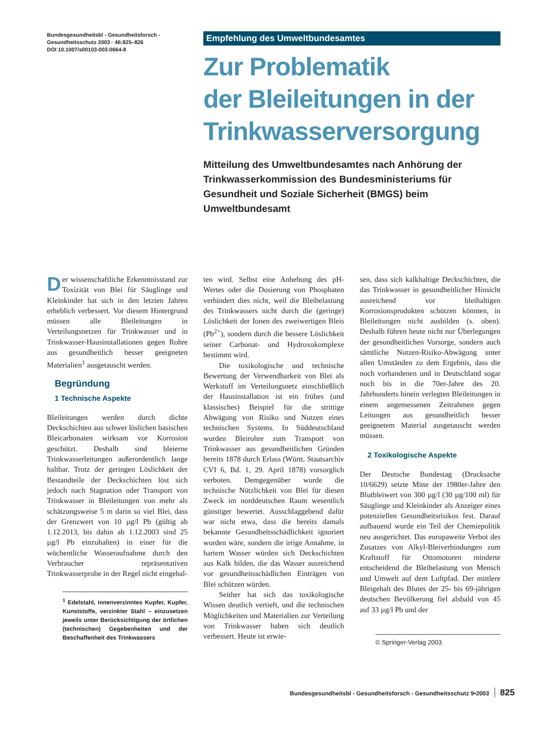Bundesgesundheitsbl - Gesundheitsforsch -
Gesundheitsschutz 2003 · 46:825–826
DOI 10.1007/s00103-003-0664-8
Empfehlung des Umweltbundesamtes
Zur Problematik
der Bleileitungen in der
Trinkwasserversorgung
Mitteilung des Umweltbundesamtes nach Anhörung der Trinkwasserkommission des Bundesministeriums für Gesundheit und Soziale Sicherheit (BMGS) beim Umweltbundesamt
Der wissenschaftliche Erkenntnisstand zur Toxizität von Blei für Säuglinge und Kleinkinder hat sich in den letzten Jahren erheblich verbessert. Vor diesem Hintergrund müssen alle Bleileitungen in Verteilungsnetzen für Trinkwasser und in Trinkwasser-Hausinstallationen gegen Rohre aus gesundheitlich besser geeigneten Materialien<sup>1</sup> ausgetauscht werden.
Begründung
1 Technische Aspekte
Bleileitungen werden durch dichte Deckschichten aus schwer löslichen basischen Bleicarbonaten wirksam vor Korrosion geschützt. Deshalb sind bleierne Trinkwasserleitungen außerordentlich lange haltbar. Trotz der geringen Löslichkeit der Bestandteile der Deckschichten löst sich jedoch nach Stagnation oder Transport von Trinkwasser in Bleileitungen von mehr als schätzungsweise 5 m darin so viel Blei, dass der Grenzwert von 10 µg/l Pb (gültig ab 1.12.2013, bis dahin ab 1.12.2003 sind 25 µg/l Pb einzuhalten) in einer für die wöchentliche Wasseraufnahme durch den Verbraucher repräsentativen Trinkwasserprobe in der Regel nicht eingehal-
<sup>1</sup> Edelstahl, innenverzinntes Kupfer, Kupfer, Kunststoffe, verzinkter Stahl – einzusetzen jeweils unter Berücksichtigung der örtlichen (technischen) Gegebenheiten und der Beschaffenheit des Trinkwassers
ten wird. Selbst eine Anhebung des pH-Wertes oder die Dosierung von Phosphaten verhindert dies nicht, weil die Bleibelastung des Trinkwassers nicht durch die (geringe) Löslichkeit der Ionen des zweiwertigen Bleis (Pb<sup>2+</sup>), sondern durch die bessere Löslichkeit seiner Carbonat- und Hydroxokomplexe bestimmt wird.
Die toxikologische und technische Bewertung der Verwendbarkeit von Blei als Werkstoff im Verteilungsnetz einschließlich der Hausinstallation ist ein frühes (und klassisches) Beispiel für die strittige Abwägung von Risiko und Nutzen eines technischen Systems. In Süddeutschland wurden Bleirohre zum Transport von Trinkwasser aus gesundheitlichen Gründen bereits 1878 durch Erlass (Württ. Staatsarchiv CVI 6, Bd. 1, 29. April 1878) vorsorglich verboten. Demgegenüber wurde die technische Nützlichkeit von Blei für diesen Zweck im norddeutschen Raum wesentlich günstiger bewertet. Ausschlaggebend dafür war nicht etwa, dass die bereits damals bekannte Gesundheitsschädlichkeit ignoriert worden wäre, sondern die irrige Annahme, in hartem Wasser würden sich Deckschichten aus Kalk bilden, die das Wasser ausreichend vor gesundheitsschädlichen Einträgen von Blei schützen würden.
Seither hat sich das toxikologische Wissen deutlich vertieft, und die technischen Möglichkeiten und Materialien zur Verteilung von Trinkwasser haben sich deutlich verbessert. Heute ist erwie-
sen, dass sich kalkhaltige Deckschichten, die das Trinkwasser in gesundheitlicher Hinsicht ausreichend vor bleihaltigen Korrosionsprodukten schützen könnten, in Bleileitungen nicht ausbilden (s. oben). Deshalb führen heute nicht nur Überlegungen der gesundheitlichen Vorsorge, sondern auch sämtliche Nutzen-Risiko-Abwägung unter allen Umständen zu dem Ergebnis, dass die noch vorhandenen und in Deutschland sogar noch bis in die 70er-Jahre des 20. Jahrhunderts hinein verlegten Bleileitungen in einem angemessenen Zeitrahmen gegen Leitungen aus gesundheitlich besser geeignetem Material ausgetauscht werden müssen.
2 Toxikologische Aspekte
Der Deutsche Bundestag (Drucksache 10/6629) setzte Mitte der 1980er-Jahre den Blutbleiwert von 300 µg/l (30 µg/100 ml) für Säuglinge und Kleinkinder als Anzeiger eines potenziellen Gesundheitsrisikos fest. Darauf aufbauend wurde ein Teil der Chemiepolitik neu ausgerichtet. Das europaweite Verbot des Zusatzes von Alkyl-Bleiverbindungen zum Kraftstoff für Ottomotoren minderte entscheidend die Bleibelastung von Mensch und Umwelt auf dem Luftpfad. Der mittlere Bleigehalt des Blutes der 25- bis 69-jährigen deutschen Bevölkerung fiel alsbald von 45 auf 33 µg/l Pb und der
© Springer-Verlag 2003
Bundesgesundheitsbl - Gesundheitsforsch - Gesundheitsschutz 9•2003 825